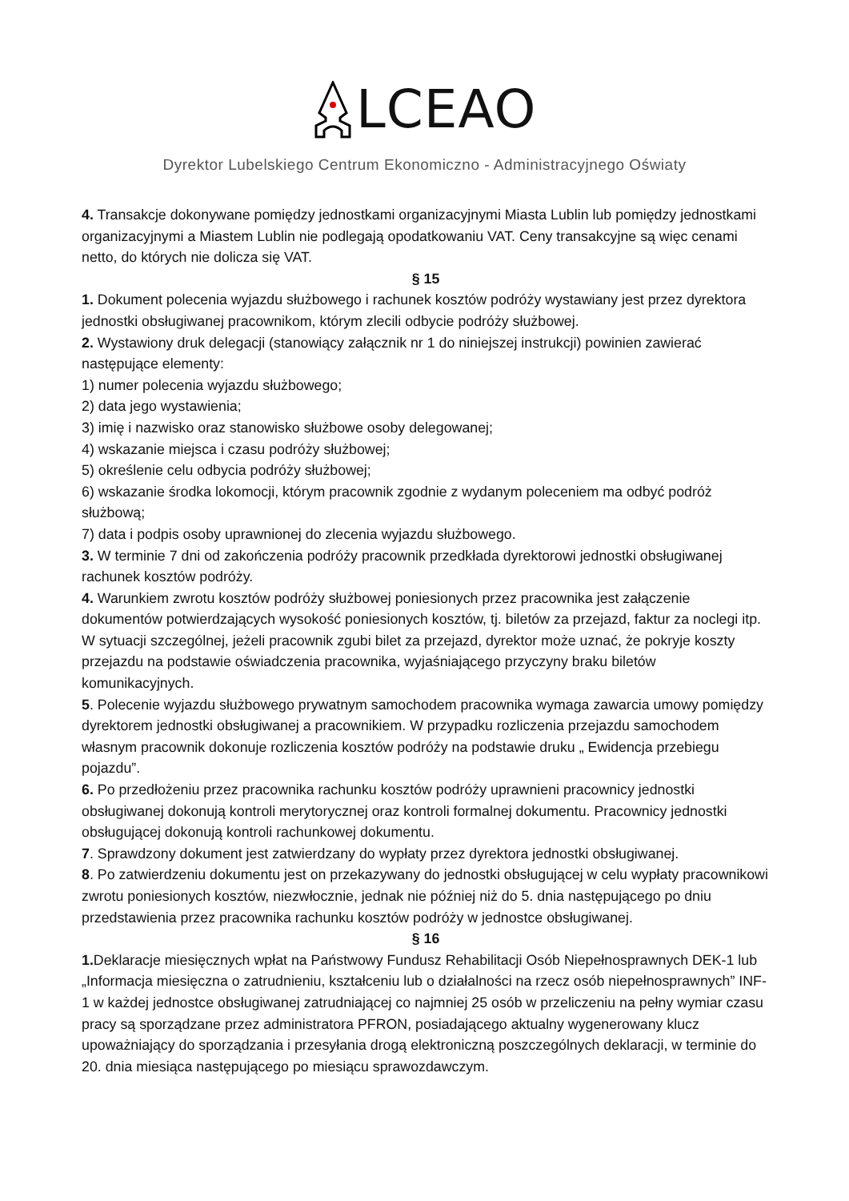LCEAO
Dyrektor Lubelskiego Centrum Ekonomiczno - Administracyjnego Oświaty
4. Transakcje dokonywane pomiędzy jednostkami organizacyjnymi Miasta Lublin lub pomiędzy jednostkami organizacyjnymi a Miastem Lublin nie podlegają opodatkowaniu VAT. Ceny transakcyjne są więc cenami netto, do których nie dolicza się VAT.
§ 15
1. Dokument polecenia wyjazdu służbowego i rachunek kosztów podróży wystawiany jest przez dyrektora jednostki obsługiwanej pracownikom, którym zlecili odbycie podróży służbowej.
2. Wystawiony druk delegacji (stanowiący załącznik nr 1 do niniejszej instrukcji) powinien zawierać następujące elementy:
1) numer polecenia wyjazdu służbowego;
2) data jego wystawienia;
3) imię i nazwisko oraz stanowisko służbowe osoby delegowanej;
4) wskazanie miejsca i czasu podróży służbowej;
5) określenie celu odbycia podróży służbowej;
6) wskazanie środka lokomocji, którym pracownik zgodnie z wydanym poleceniem ma odbyć podróż służbową;
7) data i podpis osoby uprawnionej do zlecenia wyjazdu służbowego.
3. W terminie 7 dni od zakończenia podróży pracownik przedkłada dyrektorowi jednostki obsługiwanej rachunek kosztów podróży.
4. Warunkiem zwrotu kosztów podróży służbowej poniesionych przez pracownika jest załączenie dokumentów potwierdzających wysokość poniesionych kosztów, tj. biletów za przejazd, faktur za noclegi itp. W sytuacji szczególnej, jeżeli pracownik zgubi bilet za przejazd, dyrektor może uznać, że pokryje koszty przejazdu na podstawie oświadczenia pracownika, wyjaśniającego przyczyny braku biletów komunikacyjnych.
5. Polecenie wyjazdu służbowego prywatnym samochodem pracownika wymaga zawarcia umowy pomiędzy dyrektorem jednostki obsługiwanej a pracownikiem. W przypadku rozliczenia przejazdu samochodem własnym pracownik dokonuje rozliczenia kosztów podróży na podstawie druku „ Ewidencja przebiegu pojazdu”.
6. Po przedłożeniu przez pracownika rachunku kosztów podróży uprawnieni pracownicy jednostki obsługiwanej dokonują kontroli merytorycznej oraz kontroli formalnej dokumentu. Pracownicy jednostki obsługującej dokonują kontroli rachunkowej dokumentu.
7. Sprawdzony dokument jest zatwierdzany do wypłaty przez dyrektora jednostki obsługiwanej.
8. Po zatwierdzeniu dokumentu jest on przekazywany do jednostki obsługującej w celu wypłaty pracownikowi zwrotu poniesionych kosztów, niezwłocznie, jednak nie później niż do 5. dnia następującego po dniu przedstawienia przez pracownika rachunku kosztów podróży w jednostce obsługiwanej.
§ 16
1. Deklaracje miesięcznych wpłat na Państwowy Fundusz Rehabilitacji Osób Niepełnosprawnych DEK-1 lub „Informacja miesięczna o zatrudnieniu, kształceniu lub o działalności na rzecz osób niepełnosprawnych” INF-1 w każdej jednostce obsługiwanej zatrudniającej co najmniej 25 osób w przeliczeniu na pełny wymiar czasu pracy są sporządzane przez administratora PFRON, posiadającego aktualny wygenerowany klucz upoważniający do sporządzania i przesyłania drogą elektroniczną poszczególnych deklaracji, w terminie do 20. dnia miesiąca następującego po miesiącu sprawozdawczym.